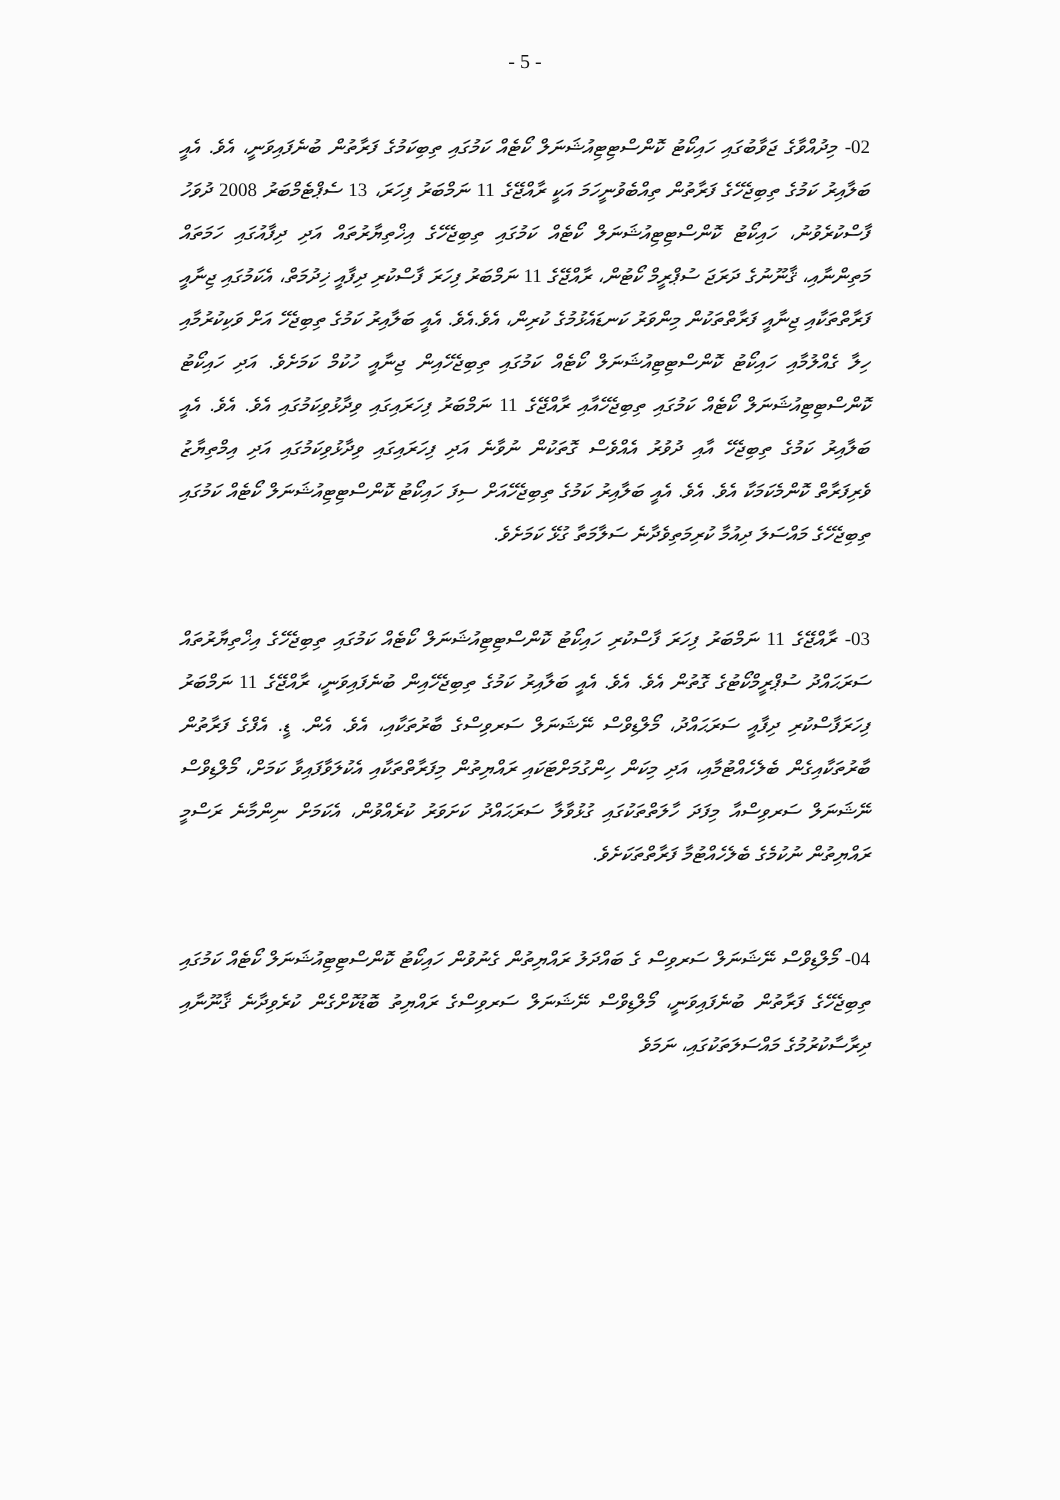- 5 -
02- މިދުއްވާގެ ޖަވާބުގައި ހައިކޯޓު ކޮންސްޓިޓިއުޝަނަލް ކޯޓެއް ކަމުގައި ތިބިކަމުގެ ފަރާތުން ބުނެފައިވަނީ، އެވެ. އެއީ ބަލާއިރު ކަމުގެ ތިބިޖެހޭގެ ފަރާތުން ތިއްބެވުނީހަމަ އަކީ ރާއްޖޭގެ 11 ނަމްބަރު ފިހަރަ، 13 ސެޕްޓެމްބަރު 2008 ދުވަހު ފާސްކުރެވުނު، ހައިކޯޓު ކޮންސްޓިޓިއުޝަނަލް ކޯޓެއް ކަމުގައި ތިބިޖެހޭގެ އިޚްތިޔާރުތައް އަދި ދިފާއުގައި ހަމަތައް މަތިންނާއި، ޤާނޫނުގެ ދަރަޖަ ސުޕްރީމް ކޯޓުން، ރާއްޖޭގެ 11 ނަމްބަރު ފިހަރަ ފާސްކުރި ދިފާއީ ޚިދުމަތް، އެކަމުގައި ޖިނާއީ ފަރާތްތަކާއި ޖިނާއީ ފަރާތްތަކުން މިންވަރު ކަނޑައެޅުމުގެ ކުރިން، އެވެ.އެވެ. އެއީ ބަލާއިރު ކަމުގެ ތިބިޖެހޭ އަށް ވަކިކުރުމާއި ހިލާ ގެއްލުމާއި ހައިކޯޓު ކޮންސްޓިޓިއުޝަނަލް ކޯޓެއް ކަމުގައި ތިބިޖެހޭއިން ޖިނާއީ ހުކުމް ކަމަށެވެ. އަދި ހައިކޯޓު ކޮންސްޓިޓިއުޝަނަލް ކޯޓެއް ކަމުގައި ތިބިޖެހޭއާއި ރާއްޖޭގެ 11 ނަމްބަރު ފިހަރައިގައި ވިދާޅުވިކަމުގައި އެވެ. އެވެ. އެއީ ބަލާއިރު ކަމުގެ ތިބިޖެހޭ އާއި ދުވުރު އެއްވެސް ގޮތަކުން ނުވާނެ އަދި ފިހަރައިގައި ވިދާޅުވިކަމުގައި އަދި އިމްތިޔާޒު ވެރިފަރާތް ކޮންމެކަމަކާ އެވެ. އެވެ. އެއީ ބަލާއިރު ކަމުގެ ތިބިޖެހޭއަށް ސިފަ ހައިކޯޓު ކޮންސްޓިޓިއުޝަނަލް ކޯޓެއް ކަމުގައި ތިބިޖެހޭގެ މައްސަލަ ދިއުމާ ކުރިމަތިވެދާނެ ސަލާމަތާ ގުޅޭ ކަމަށެވެ.
03- ރާއްޖޭގެ 11 ނަމްބަރު ފިހަރަ ފާސްކުރި ހައިކޯޓު ކޮންސްޓިޓިއުޝަނަލް ކޯޓެއް ކަމުގައި ތިބިޖެހޭގެ އިޚްތިޔާރުތައް ސަރަޙައްދު ސުޕްރީމްކޯޓުގެ ގޮތުން އެވެ. އެވެ. އެއީ ބަލާއިރު ކަމުގެ ތިބިޖެހޭއިން ބުނެފައިވަނީ، ރާއްޖޭގެ 11 ނަމްބަރު ފިހަރަފާސްކުރި ދިފާއީ ސަރަޙައްދު، މޯލްޑިވްސް ނޭޝަނަލް ސަރވިސްގެ ބާރުތަކާއި، އެވެ. އެން. ޑީ. އެފްގެ ފަރާތުން ބާރުތަކާއިގެން ބެލެހެއްޓުމާއި، އަދި މިކަން ހިންގުމަށްޓަކައި ރައްޔިތުން މިފަރާތްތަކާއި އެކުލަވާފައިވާ ކަމަށް، މޯލްޑިވްސް ނޭޝަނަލް ސަރވިސްއާ މިފަދަ ހާލަތްތަކުގައި ގުޅުވާލާ ސަރަޙައްދު ކަށަވަރު ކުރެއްވުން، އެކަމަށް ނިންމާނެ ރަސްމީ ރައްޔިތުން ނުކުމެގެ ބެލެހެއްޓުމާ ފަރާތްތަކަށެވެ.
04- މޯލްޑިވްސް ނޭޝަނަލް ސަރވިސް ގެ ބައްދަލު ރައްޔިތުން ގެނުވުން ހައިކޯޓު ކޮންސްޓިޓިއުޝަނަލް ކޯޓެއް ކަމުގައި ތިބިޖެހޭގެ ފަރާތުން ބުނެފައިވަނީ، މޯލްޑިވްސް ނޭޝަނަލް ސަރވިސްގެ ރައްޔިތު ބޮޑުކޮށްގެން ކުރެވިދާނެ ޤާނޫނާއި ދިރާސާކުރުމުގެ މައްސަލަތަކުގައި، ނަމަވެ